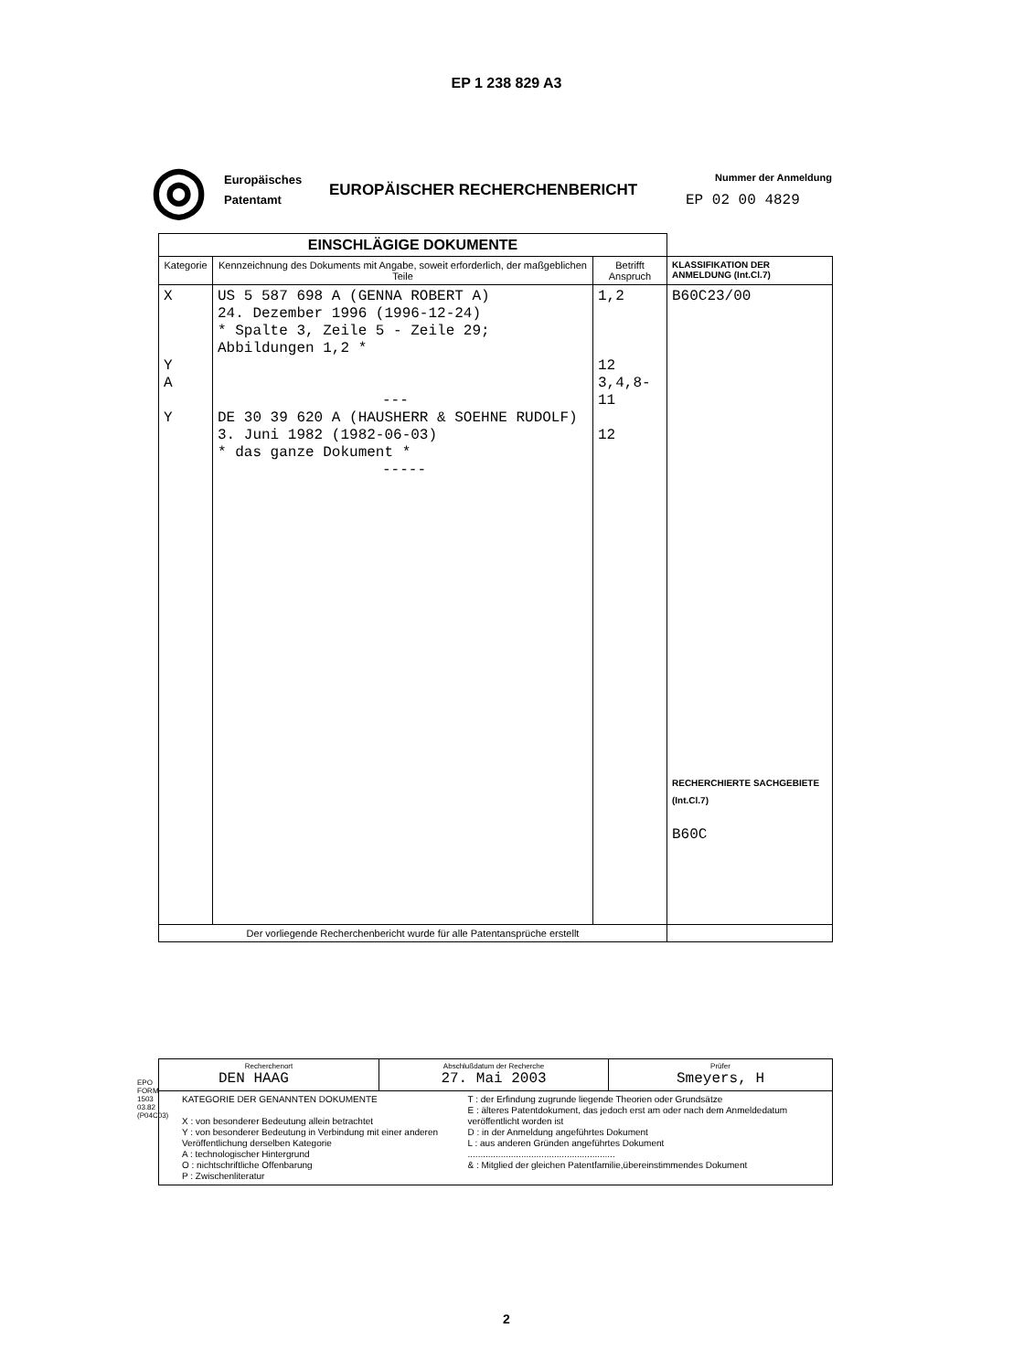EP 1 238 829 A3
◎
Europäisches Patentamt
EUROPÄISCHER RECHERCHENBERICHT
Nummer der Anmeldung
EP 02 00 4829
| EINSCHLÄGIGE DOKUMENTE | | | |
| --- | --- | --- | --- |
| Kategorie | Kennzeichnung des Dokuments mit Angabe, soweit erforderlich, der maßgeblichen Teile | Betrifft Anspruch | KLASSIFIKATION DER ANMELDUNG (Int.Cl.7) |
| X Y A Y | US 5 587 698 A (GENNA ROBERT A) 24. Dezember 1996 (1996-12-24) * Spalte 3, Zeile 5 - Zeile 29; Abbildungen 1,2 * --- DE 30 39 620 A (HAUSHERR & SOEHNE RUDOLF) 3. Juni 1982 (1982-06-03) * das ganze Dokument * ----- | 1,2 12 3,4,8-11 12 | B60C23/00 RECHERCHIERTE SACHGEBIETE (Int.Cl.7) B60C |
| Der vorliegende Recherchenbericht wurde für alle Patentansprüche erstellt | | | |
| Recherchenort DEN HAAG | Abschlußdatum der Recherche 27. Mai 2003 | Prüfer Smeyers, H |
| KATEGORIE DER GENANNTEN DOKUMENTE X : von besonderer Bedeutung allein betrachtet Y : von besonderer Bedeutung in Verbindung mit einer anderen Veröffentlichung derselben Kategorie A : technologischer Hintergrund O : nichtschriftliche Offenbarung P : Zwischenliteratur T : der Erfindung zugrunde liegende Theorien oder Grundsätze E : älteres Patentdokument, das jedoch erst am oder nach dem Anmeldedatum veröffentlicht worden ist D : in der Anmeldung angeführtes Dokument L : aus anderen Gründen angeführtes Dokument .......................................................... & : Mitglied der gleichen Patentfamilie,übereinstimmendes Dokument | | |
EPO FORM 1503 03.82 (P04C03)
2